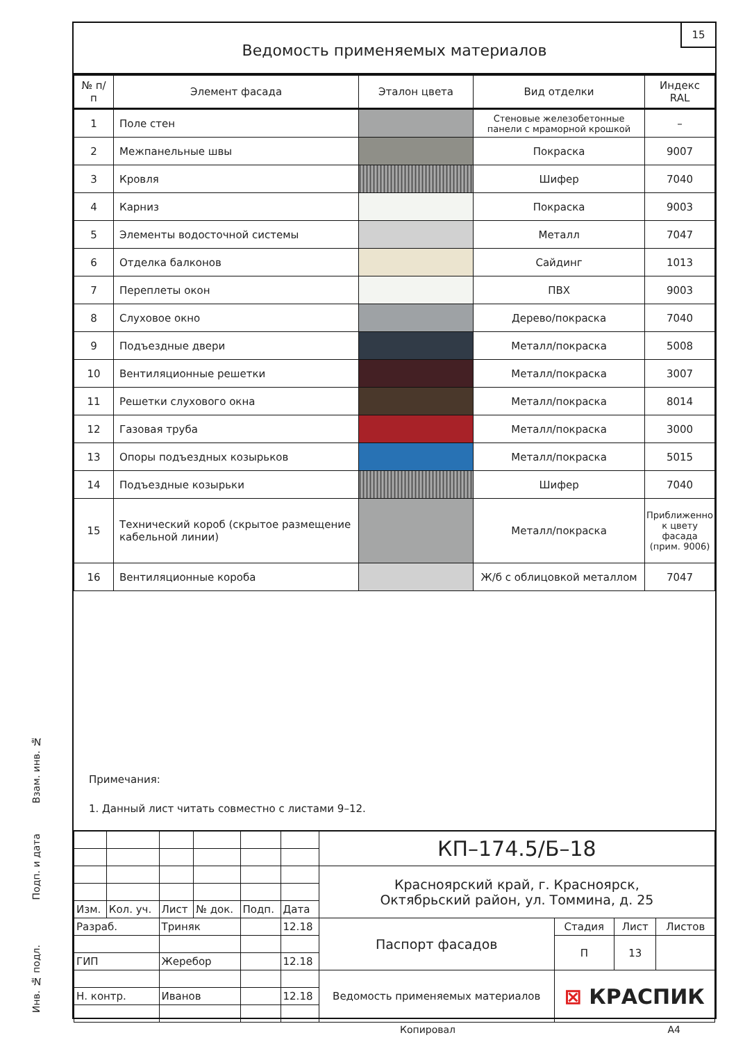Ведомость применяемых материалов
15
| № п/п | Элемент фасада | Эталон цвета | Вид отделки | Индекс RAL |
| --- | --- | --- | --- | --- |
| 1 | Поле стен | | Стеновые железобетонные панели с мраморной крошкой | – |
| 2 | Межпанельные швы | | Покраска | 9007 |
| 3 | Кровля | | Шифер | 7040 |
| 4 | Карниз | | Покраска | 9003 |
| 5 | Элементы водосточной системы | | Металл | 7047 |
| 6 | Отделка балконов | | Сайдинг | 1013 |
| 7 | Переплеты окон | | ПВХ | 9003 |
| 8 | Слуховое окно | | Дерево/покраска | 7040 |
| 9 | Подъездные двери | | Металл/покраска | 5008 |
| 10 | Вентиляционные решетки | | Металл/покраска | 3007 |
| 11 | Решетки слухового окна | | Металл/покраска | 8014 |
| 12 | Газовая труба | | Металл/покраска | 3000 |
| 13 | Опоры подъездных козырьков | | Металл/покраска | 5015 |
| 14 | Подъездные козырьки | | Шифер | 7040 |
| 15 | Технический короб (скрытое размещение кабельной линии) | | Металл/покраска | Приближенно к цвету фасада (прим. 9006) |
| 16 | Вентиляционные короба | | Ж/б с облицовкой металлом | 7047 |
Примечания:
1. Данный лист читать совместно с листами 9–12.
| | | | | | | КП–174.5/Б–18 | | | |
| | | | | | | Красноярский край, г. Красноярск, Октябрьский район, ул. Томмина, д. 25 | | | |
| Изм. | Кол. уч. | Лист | № док. | Подп. | Дата | | | | |
| Разраб. | | Триняк | | | 12.18 | Паспорт фасадов | Стадия | Лист | Листов |
| | | | | | | | П | 13 | |
| ГИП | | Жеребор | | | 12.18 | | | | |
| | | | | | | Ведомость применяемых материалов | ⊠ КРАСПИК | | |
| Н. контр. | | Иванов | | | 12.18 | | | | |
Копировал А4
Взам. инв. №
Подп. и дата
Инв. № подл.